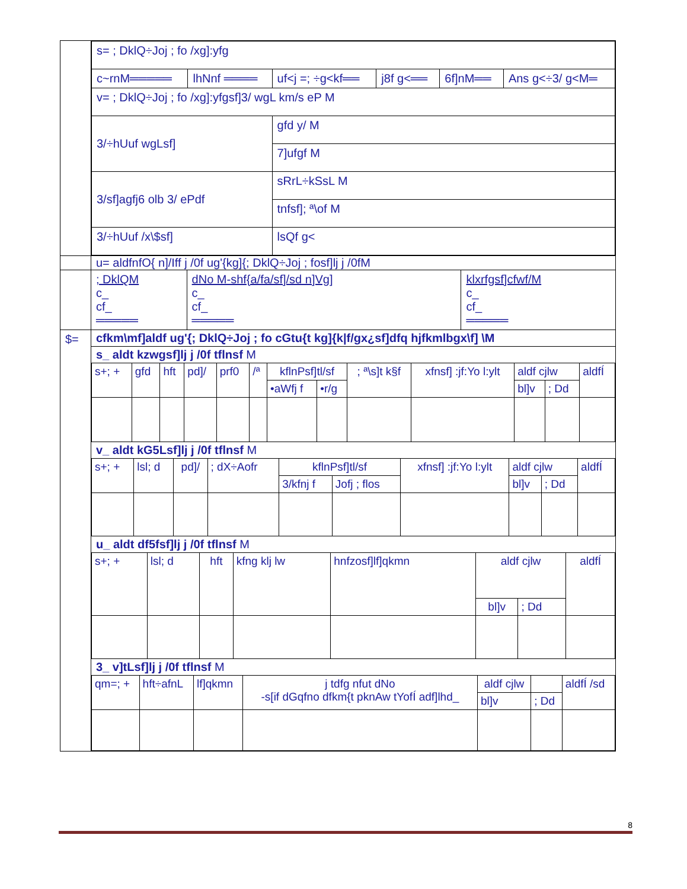| | / s= ; DklQ÷Joj ; fo /xg]:yfg / / / / / / / c~rnM═════ / lhNnf ════ / uf<j =; ÷g<kf══ / j8f g<══ / 6f]nM══ / Ans g<÷3/ g<M═ / / v= ; DklQ÷Joj ; fo /xg]:yfgsf]3/ wgL km/s eP M / / / / / / / 3/÷hUuf wgLsf] / / gfd y/ M / / / / / / / 7]ufgf M / / / / / 3/sf]agfj6 olb 3/ ePdf / / sRrL÷kSsL M / / / / / / / tnfsf]; ª\of M / / / / / 3/÷hUuf /x\$sf] / / lsQf g< / / / / |
| | u= aldfnfO{ n]/Iff j /0f ug'{kg]{; DklQ÷Joj ; fosf]lj j /0fM |
| | / ; DklQM c_ cf_ ═════ / dNo M-shf{a/fa/sf]/sd n]Vg] c_ cf_ ═════ / klxrfgsf]cfwf/M c_ cf_ ═════ / |
| $= | cfkm\mf]aldf ug'{; DklQ÷Joj ; fo cGtu{t kg]{k/f/gx¿sf]dfq hjfkmlbgx\f] \M s_ aldt kzwgsf]lj j /0f tflnsf M / s+; + / gfd / hft / pd]/ / prf0 / /ª / kflnPsf]tl/sf / / ; ª\s]t k§f / xfnsf] :jf:Yo l:ylt / aldf cjlw / / aldfÍ / / --- / --- / --- / --- / --- / --- / --- / --- / --- / --- / --- / --- / --- / / / / / / / / •aWfj f / •r/g / / / bl]v / ; Dd / / v_ aldt kG5Lsf]lj j /0f tflnsf M / s+; + / lsl; d / pd]/ / ; dX÷Aofr / kflnPsf]tl/sf / / xfnsf] :jf:Yo l:ylt / aldf cjlw / / aldfÍ / / --- / --- / --- / --- / --- / --- / --- / --- / --- / --- / / / / / / 3/kfnj f / Jofj ; flos / / bl]v / ; Dd / / u_ aldt df5fsf]lj j /0f tflnsf M / s+; + / lsl; d / hft / kfng klj lw / hnfzosf]lf]qkmn / aldf cjlw / / aldfÍ / / --- / --- / --- / --- / --- / --- / --- / --- / / / / / / / bl]v / ; Dd / / 3_ v]tLsf]lj j /0f tflnsf M / qm=; + / hft÷afnL / lf]qkmn / j tdfg nfut dNo -s[if dGqfno dfkm{t pknAw tYofÍ adf]lhd_ / aldf cjlw / / aldfÍ /sd / / --- / --- / --- / --- / --- / --- / --- / / / / / / bl]v / ; Dd / / |
8